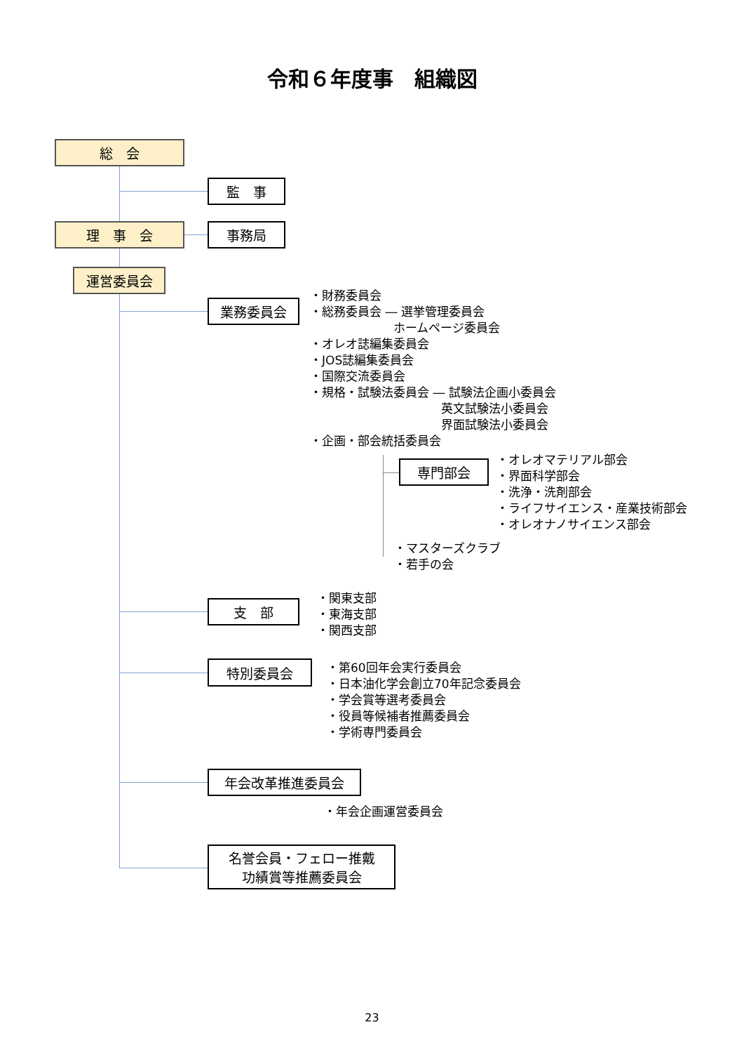令和６年度事　組織図
総　会
監　事
理　事　会 事務局
運営委員会
業務委員会
・財務委員会
・総務委員会 ― 選挙管理委員会
　　　　　　　ホームページ委員会
・オレオ誌編集委員会
・JOS誌編集委員会
・国際交流委員会
・規格・試験法委員会 ― 試験法企画小委員会
　　　　　　　　　　　英文試験法小委員会
　　　　　　　　　　　界面試験法小委員会
・企画・部会統括委員会
専門部会
・オレオマテリアル部会
・界面科学部会
・洗浄・洗剤部会
・ライフサイエンス・産業技術部会
・オレオナノサイエンス部会
・マスターズクラブ
・若手の会
支　部
・関東支部
・東海支部
・関西支部
特別委員会
・第60回年会実行委員会
・日本油化学会創立70年記念委員会
・学会賞等選考委員会
・役員等候補者推薦委員会
・学術専門委員会
年会改革推進委員会
・年会企画運営委員会
名誉会員・フェロー推戴
功績賞等推薦委員会
23